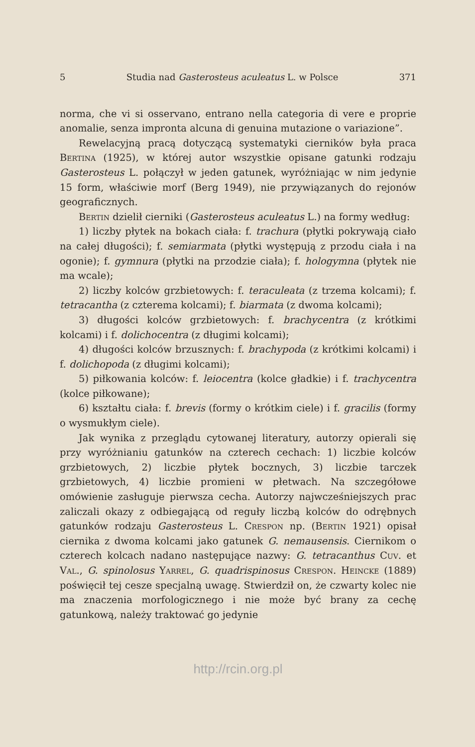5 Studia nad Gasterosteus aculeatus L. w Polsce 371
norma, che vi si osservano, entrano nella categoria di vere e proprie anomalie, senza impronta alcuna di genuina mutazione o variazione”.
Rewelacyjną pracą dotyczącą systematyki cierników była praca Bertina (1925), w której autor wszystkie opisane gatunki rodzaju Gasterosteus L. połączył w jeden gatunek, wyróżniając w nim jedynie 15 form, właściwie morf (Berg 1949), nie przywiązanych do rejonów geograficznych.
Bertin dzielił cierniki (Gasterosteus aculeatus L.) na formy według:
1) liczby płytek na bokach ciała: f. trachura (płytki pokrywają ciało na całej długości); f. semiarmata (płytki występują z przodu ciała i na ogonie); f. gymnura (płytki na przodzie ciała); f. hologymna (płytek nie ma wcale);
2) liczby kolców grzbietowych: f. teraculeata (z trzema kolcami); f. tetracantha (z czterema kolcami); f. biarmata (z dwoma kolcami);
3) długości kolców grzbietowych: f. brachycentra (z krótkimi kolcami) i f. dolichocentra (z długimi kolcami);
4) długości kolców brzusznych: f. brachypoda (z krótkimi kolcami) i f. dolichopoda (z długimi kolcami);
5) piłkowania kolców: f. leiocentra (kolce gładkie) i f. trachycentra (kolce piłkowane);
6) kształtu ciała: f. brevis (formy o krótkim ciele) i f. gracilis (formy o wysmukłym ciele).
Jak wynika z przeglądu cytowanej literatury, autorzy opierali się przy wyróżnianiu gatunków na czterech cechach: 1) liczbie kolców grzbietowych, 2) liczbie płytek bocznych, 3) liczbie tarczek grzbietowych, 4) liczbie promieni w płetwach. Na szczegółowe omówienie zasługuje pierwsza cecha. Autorzy najwcześniejszych prac zaliczali okazy z odbiegającą od reguły liczbą kolców do odrębnych gatunków rodzaju Gasterosteus L. Crespon np. (Bertin 1921) opisał ciernika z dwoma kolcami jako gatunek G. nemausensis. Ciernikom o czterech kolcach nadano następujące nazwy: G. tetracanthus Cuv. et Val., G. spinolosus Yarrel, G. quadrispinosus Crespon. Heincke (1889) poświęcił tej cesze specjalną uwagę. Stwierdził on, że czwarty kolec nie ma znaczenia morfologicznego i nie może być brany za cechę gatunkową, należy traktować go jedynie
http://rcin.org.pl